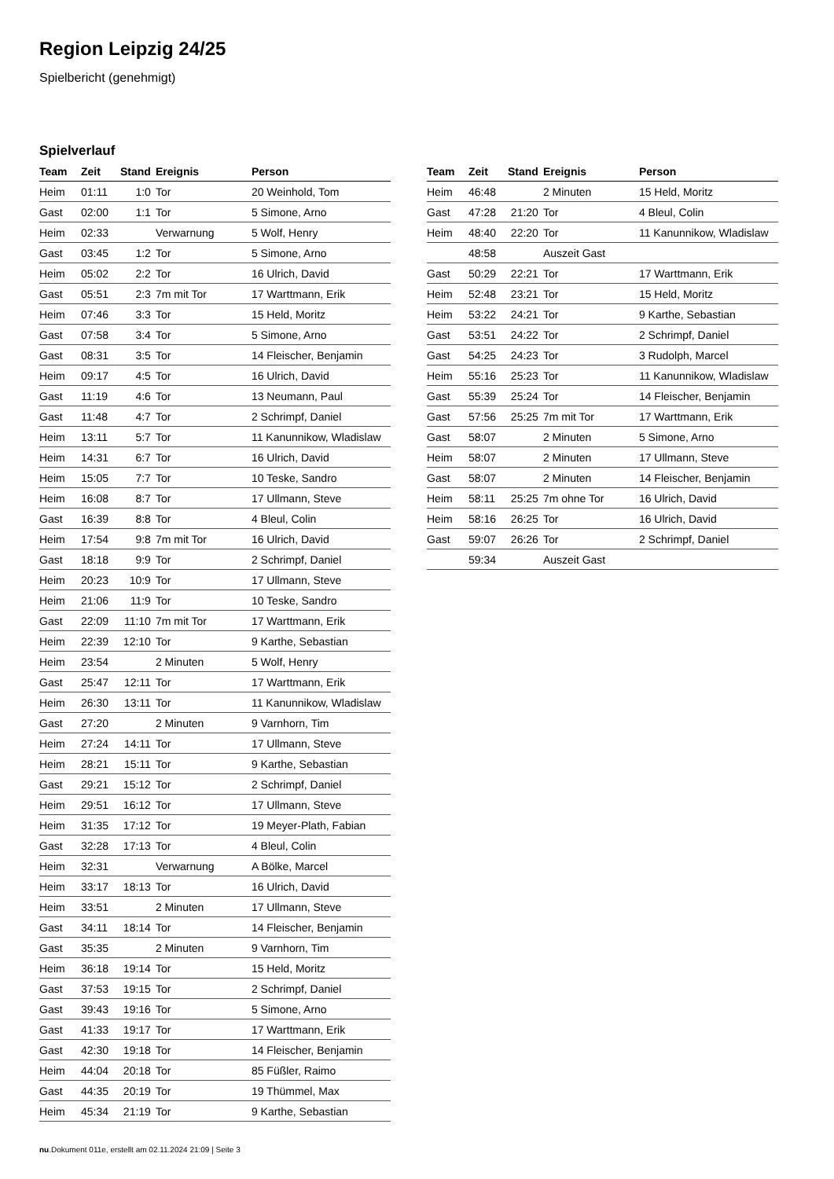Region Leipzig 24/25
Spielbericht (genehmigt)
Spielverlauf
| Team | Zeit | Stand | Ereignis | Person |
| --- | --- | --- | --- | --- |
| Heim | 01:11 | 1:0 | Tor | 20 Weinhold, Tom |
| Gast | 02:00 | 1:1 | Tor | 5 Simone, Arno |
| Heim | 02:33 | | Verwarnung | 5 Wolf, Henry |
| Gast | 03:45 | 1:2 | Tor | 5 Simone, Arno |
| Heim | 05:02 | 2:2 | Tor | 16 Ulrich, David |
| Gast | 05:51 | 2:3 | 7m mit Tor | 17 Warttmann, Erik |
| Heim | 07:46 | 3:3 | Tor | 15 Held, Moritz |
| Gast | 07:58 | 3:4 | Tor | 5 Simone, Arno |
| Gast | 08:31 | 3:5 | Tor | 14 Fleischer, Benjamin |
| Heim | 09:17 | 4:5 | Tor | 16 Ulrich, David |
| Gast | 11:19 | 4:6 | Tor | 13 Neumann, Paul |
| Gast | 11:48 | 4:7 | Tor | 2 Schrimpf, Daniel |
| Heim | 13:11 | 5:7 | Tor | 11 Kanunnikow, Wladislaw |
| Heim | 14:31 | 6:7 | Tor | 16 Ulrich, David |
| Heim | 15:05 | 7:7 | Tor | 10 Teske, Sandro |
| Heim | 16:08 | 8:7 | Tor | 17 Ullmann, Steve |
| Gast | 16:39 | 8:8 | Tor | 4 Bleul, Colin |
| Heim | 17:54 | 9:8 | 7m mit Tor | 16 Ulrich, David |
| Gast | 18:18 | 9:9 | Tor | 2 Schrimpf, Daniel |
| Heim | 20:23 | 10:9 | Tor | 17 Ullmann, Steve |
| Heim | 21:06 | 11:9 | Tor | 10 Teske, Sandro |
| Gast | 22:09 | 11:10 | 7m mit Tor | 17 Warttmann, Erik |
| Heim | 22:39 | 12:10 | Tor | 9 Karthe, Sebastian |
| Heim | 23:54 | | 2 Minuten | 5 Wolf, Henry |
| Gast | 25:47 | 12:11 | Tor | 17 Warttmann, Erik |
| Heim | 26:30 | 13:11 | Tor | 11 Kanunnikow, Wladislaw |
| Gast | 27:20 | | 2 Minuten | 9 Varnhorn, Tim |
| Heim | 27:24 | 14:11 | Tor | 17 Ullmann, Steve |
| Heim | 28:21 | 15:11 | Tor | 9 Karthe, Sebastian |
| Gast | 29:21 | 15:12 | Tor | 2 Schrimpf, Daniel |
| Heim | 29:51 | 16:12 | Tor | 17 Ullmann, Steve |
| Heim | 31:35 | 17:12 | Tor | 19 Meyer-Plath, Fabian |
| Gast | 32:28 | 17:13 | Tor | 4 Bleul, Colin |
| Heim | 32:31 | | Verwarnung | A Bölke, Marcel |
| Heim | 33:17 | 18:13 | Tor | 16 Ulrich, David |
| Heim | 33:51 | | 2 Minuten | 17 Ullmann, Steve |
| Gast | 34:11 | 18:14 | Tor | 14 Fleischer, Benjamin |
| Gast | 35:35 | | 2 Minuten | 9 Varnhorn, Tim |
| Heim | 36:18 | 19:14 | Tor | 15 Held, Moritz |
| Gast | 37:53 | 19:15 | Tor | 2 Schrimpf, Daniel |
| Gast | 39:43 | 19:16 | Tor | 5 Simone, Arno |
| Gast | 41:33 | 19:17 | Tor | 17 Warttmann, Erik |
| Gast | 42:30 | 19:18 | Tor | 14 Fleischer, Benjamin |
| Heim | 44:04 | 20:18 | Tor | 85 Füßler, Raimo |
| Gast | 44:35 | 20:19 | Tor | 19 Thümmel, Max |
| Heim | 45:34 | 21:19 | Tor | 9 Karthe, Sebastian |
| Team | Zeit | Stand | Ereignis | Person |
| --- | --- | --- | --- | --- |
| Heim | 46:48 | | 2 Minuten | 15 Held, Moritz |
| Gast | 47:28 | 21:20 | Tor | 4 Bleul, Colin |
| Heim | 48:40 | 22:20 | Tor | 11 Kanunnikow, Wladislaw |
| | 48:58 | | Auszeit Gast | |
| Gast | 50:29 | 22:21 | Tor | 17 Warttmann, Erik |
| Heim | 52:48 | 23:21 | Tor | 15 Held, Moritz |
| Heim | 53:22 | 24:21 | Tor | 9 Karthe, Sebastian |
| Gast | 53:51 | 24:22 | Tor | 2 Schrimpf, Daniel |
| Gast | 54:25 | 24:23 | Tor | 3 Rudolph, Marcel |
| Heim | 55:16 | 25:23 | Tor | 11 Kanunnikow, Wladislaw |
| Gast | 55:39 | 25:24 | Tor | 14 Fleischer, Benjamin |
| Gast | 57:56 | 25:25 | 7m mit Tor | 17 Warttmann, Erik |
| Gast | 58:07 | | 2 Minuten | 5 Simone, Arno |
| Heim | 58:07 | | 2 Minuten | 17 Ullmann, Steve |
| Gast | 58:07 | | 2 Minuten | 14 Fleischer, Benjamin |
| Heim | 58:11 | 25:25 | 7m ohne Tor | 16 Ulrich, David |
| Heim | 58:16 | 26:25 | Tor | 16 Ulrich, David |
| Gast | 59:07 | 26:26 | Tor | 2 Schrimpf, Daniel |
| | 59:34 | | Auszeit Gast | |
nu.Dokument 011e, erstellt am 02.11.2024 21:09 | Seite 3